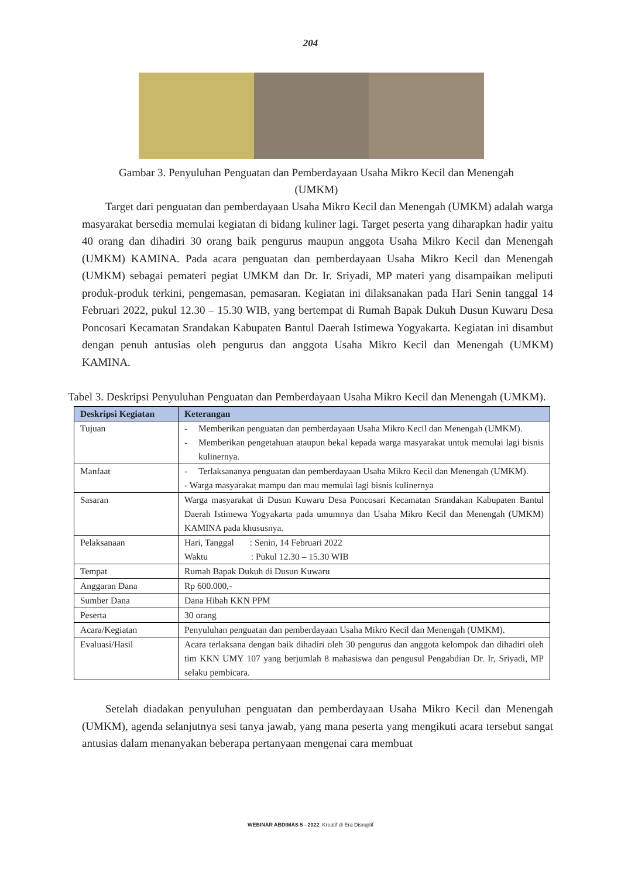204
Gambar 3. Penyuluhan Penguatan dan Pemberdayaan Usaha Mikro Kecil dan Menengah (UMKM)
Target dari penguatan dan pemberdayaan Usaha Mikro Kecil dan Menengah (UMKM) adalah warga masyarakat bersedia memulai kegiatan di bidang kuliner lagi. Target peserta yang diharapkan hadir yaitu 40 orang dan dihadiri 30 orang baik pengurus maupun anggota Usaha Mikro Kecil dan Menengah (UMKM) KAMINA. Pada acara penguatan dan pemberdayaan Usaha Mikro Kecil dan Menengah (UMKM) sebagai pemateri pegiat UMKM dan Dr. Ir. Sriyadi, MP materi yang disampaikan meliputi produk-produk terkini, pengemasan, pemasaran. Kegiatan ini dilaksanakan pada Hari Senin tanggal 14 Februari 2022, pukul 12.30 – 15.30 WIB, yang bertempat di Rumah Bapak Dukuh Dusun Kuwaru Desa Poncosari Kecamatan Srandakan Kabupaten Bantul Daerah Istimewa Yogyakarta. Kegiatan ini disambut dengan penuh antusias oleh pengurus dan anggota Usaha Mikro Kecil dan Menengah (UMKM) KAMINA.
Tabel 3. Deskripsi Penyuluhan Penguatan dan Pemberdayaan Usaha Mikro Kecil dan Menengah (UMKM).
| Deskripsi Kegiatan | Keterangan |
| --- | --- |
| Tujuan | - Memberikan penguatan dan pemberdayaan Usaha Mikro Kecil dan Menengah (UMKM). - Memberikan pengetahuan ataupun bekal kepada warga masyarakat untuk memulai lagi bisnis kulinernya. |
| Manfaat | - Terlaksananya penguatan dan pemberdayaan Usaha Mikro Kecil dan Menengah (UMKM). - Warga masyarakat mampu dan mau memulai lagi bisnis kulinernya |
| Sasaran | Warga masyarakat di Dusun Kuwaru Desa Poncosari Kecamatan Srandakan Kabupaten Bantul Daerah Istimewa Yogyakarta pada umumnya dan Usaha Mikro Kecil dan Menengah (UMKM) KAMINA pada khususnya. |
| Pelaksanaan | Hari, Tanggal : Senin, 14 Februari 2022 Waktu : Pukul 12.30 – 15.30 WIB |
| Tempat | Rumah Bapak Dukuh di Dusun Kuwaru |
| Anggaran Dana | Rp 600.000,- |
| Sumber Dana | Dana Hibah KKN PPM |
| Peserta | 30 orang |
| Acara/Kegiatan | Penyuluhan penguatan dan pemberdayaan Usaha Mikro Kecil dan Menengah (UMKM). |
| Evaluasi/Hasil | Acara terlaksana dengan baik dihadiri oleh 30 pengurus dan anggota kelompok dan dihadiri oleh tim KKN UMY 107 yang berjumlah 8 mahasiswa dan pengusul Pengabdian Dr. Ir, Sriyadi, MP selaku pembicara. |
Setelah diadakan penyuluhan penguatan dan pemberdayaan Usaha Mikro Kecil dan Menengah (UMKM), agenda selanjutnya sesi tanya jawab, yang mana peserta yang mengikuti acara tersebut sangat antusias dalam menanyakan beberapa pertanyaan mengenai cara membuat
WEBINAR ABDIMAS 5 - 2022: Kreatif di Era Disruptif